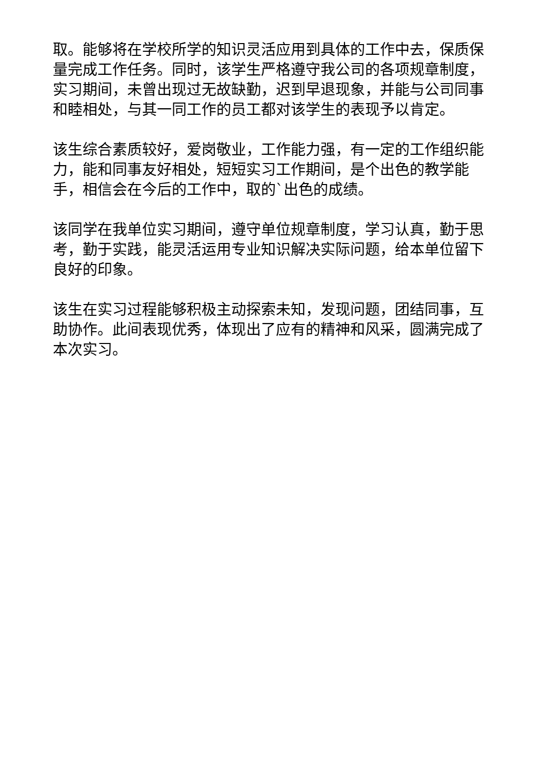取。能够将在学校所学的知识灵活应用到具体的工作中去，保质保量完成工作任务。同时，该学生严格遵守我公司的各项规章制度，实习期间，未曾出现过无故缺勤，迟到早退现象，并能与公司同事和睦相处，与其一同工作的员工都对该学生的表现予以肯定。
该生综合素质较好，爱岗敬业，工作能力强，有一定的工作组织能力，能和同事友好相处，短短实习工作期间，是个出色的教学能手，相信会在今后的工作中，取的`出色的成绩。
该同学在我单位实习期间，遵守单位规章制度，学习认真，勤于思考，勤于实践，能灵活运用专业知识解决实际问题，给本单位留下良好的印象。
该生在实习过程能够积极主动探索未知，发现问题，团结同事，互助协作。此间表现优秀，体现出了应有的精神和风采，圆满完成了本次实习。